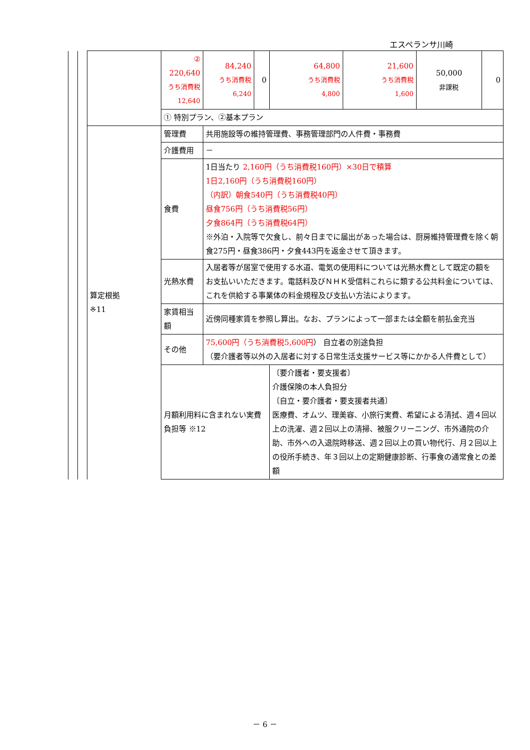エスペランサ川崎
| | | | ② 220,640 うち消費税 12,640 | 84,240 うち消費税 6,240 | 0 | 64,800 うち消費税 4,800 | 21,600 うち消費税 1,600 | 50,000 非課税 | 0 |
| | | | ① 特別プラン、②基本プラン | | | | | | |
| | | 算定根拠 ※11 | 管理費 | 共用施設等の維持管理費、事務管理部門の人件費・事務費 | | | | | |
| | | | 介護費用 | － | | | | | |
| | | | 食費 | 1日当たり 2,160円（うち消費税160円）×30日で積算 1日2,160円（うち消費税160円） （内訳）朝食540円（うち消費税40円） 昼食756円（うち消費税56円） 夕食864円（うち消費税64円） ※外泊・入院等で欠食し、前々日までに届出があった場合は、厨房維持管理費を除く朝食275円・昼食386円・夕食443円を返金させて頂きます。 | | | | | |
| | | | 光熱水費 | 入居者等が居室で使用する水道、電気の使用料については光熱水費として既定の額を お支払いいただきます。電話料及びＮＨＫ受信料これらに類する公共料金については、 これを供給する事業体の料金規程及び支払い方法によります。 | | | | | |
| | | | 家賃相当額 | 近傍同種家賃を参照し算出。なお、プランによって一部または全額を前払金充当 | | | | | |
| | | | その他 | 75,600円（うち消費税5,600円 ） 自立者の別途負担 （要介護者等以外の入居者に対する日常生活支援サービス等にかかる人件費として） | | | | | |
| | | | 月額利用料に含まれない実費負担等 ※12 | | | 〔要介護者・要支援者〕 介護保険の本人負担分 〔自立・要介護者・要支援者共通〕 医療費、オムツ、理美容、小旅行実費、希望による清拭、週４回以上の洗濯、週２回以上の清掃、被服クリーニング、市外通院の介助、市外への入退院時移送、週２回以上の買い物代行、月２回以上の役所手続き、年３回以上の定期健康診断、行事食の通常食との差額 | | | |
－ 6 －